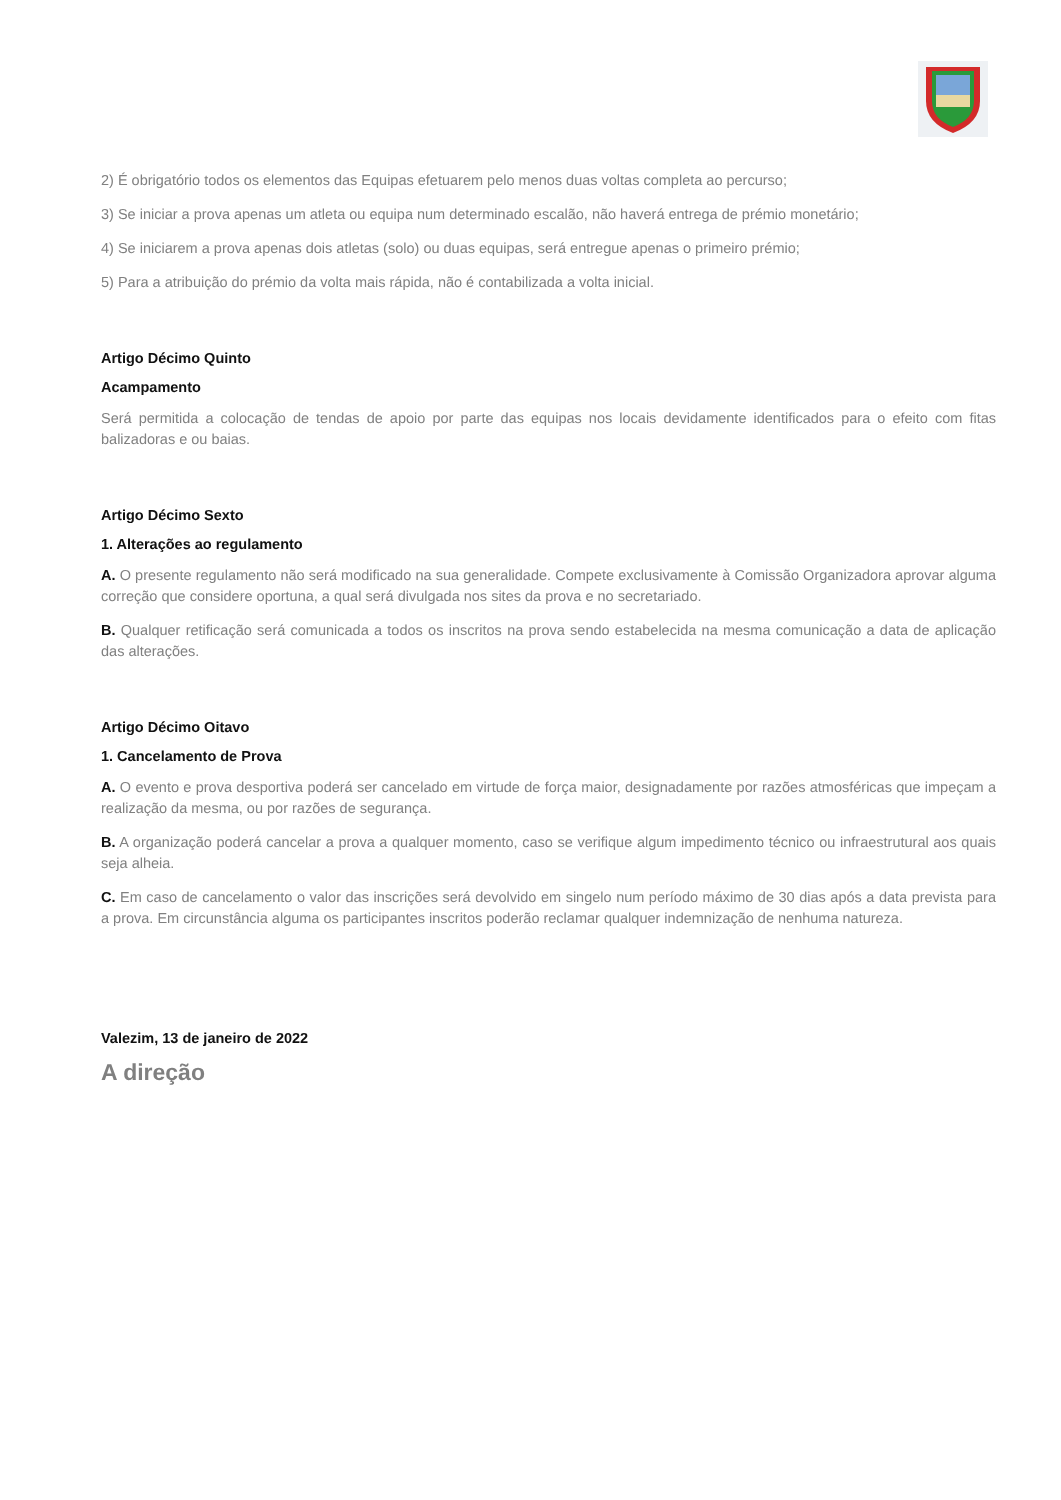2) É obrigatório todos os elementos das Equipas efetuarem pelo menos duas voltas completa ao percurso;
3) Se iniciar a prova apenas um atleta ou equipa num determinado escalão, não haverá entrega de prémio monetário;
4) Se iniciarem a prova apenas dois atletas (solo) ou duas equipas, será entregue apenas o primeiro prémio;
5) Para a atribuição do prémio da volta mais rápida, não é contabilizada a volta inicial.
Artigo Décimo Quinto
Acampamento
Será permitida a colocação de tendas de apoio por parte das equipas nos locais devidamente identificados para o efeito com fitas balizadoras e ou baias.
Artigo Décimo Sexto
1. Alterações ao regulamento
A. O presente regulamento não será modificado na sua generalidade. Compete exclusivamente à Comissão Organizadora aprovar alguma correção que considere oportuna, a qual será divulgada nos sites da prova e no secretariado.
B. Qualquer retificação será comunicada a todos os inscritos na prova sendo estabelecida na mesma comunicação a data de aplicação das alterações.
Artigo Décimo Oitavo
1. Cancelamento de Prova
A. O evento e prova desportiva poderá ser cancelado em virtude de força maior, designadamente por razões atmosféricas que impeçam a realização da mesma, ou por razões de segurança.
B. A organização poderá cancelar a prova a qualquer momento, caso se verifique algum impedimento técnico ou infraestrutural aos quais seja alheia.
C. Em caso de cancelamento o valor das inscrições será devolvido em singelo num período máximo de 30 dias após a data prevista para a prova. Em circunstância alguma os participantes inscritos poderão reclamar qualquer indemnização de nenhuma natureza.
Valezim, 13 de janeiro de 2022
A direção